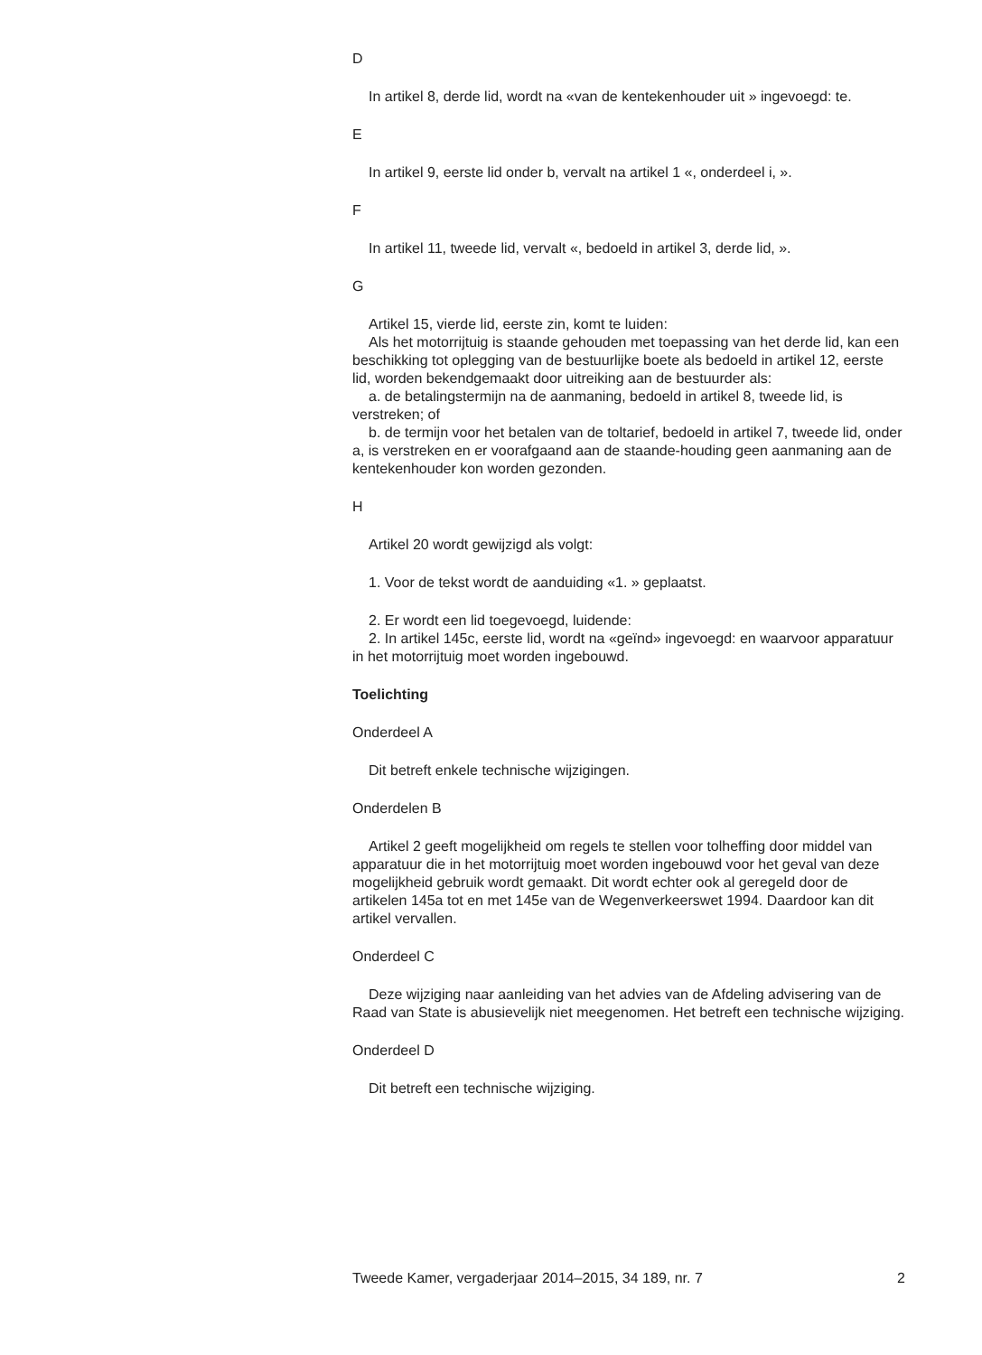D
In artikel 8, derde lid, wordt na «van de kentekenhouder uit » ingevoegd: te.
E
In artikel 9, eerste lid onder b, vervalt na artikel 1 «, onderdeel i, ».
F
In artikel 11, tweede lid, vervalt «, bedoeld in artikel 3, derde lid, ».
G
Artikel 15, vierde lid, eerste zin, komt te luiden:
Als het motorrijtuig is staande gehouden met toepassing van het derde lid, kan een beschikking tot oplegging van de bestuurlijke boete als bedoeld in artikel 12, eerste lid, worden bekendgemaakt door uitreiking aan de bestuurder als:
a. de betalingstermijn na de aanmaning, bedoeld in artikel 8, tweede lid, is verstreken; of
b. de termijn voor het betalen van de toltarief, bedoeld in artikel 7, tweede lid, onder a, is verstreken en er voorafgaand aan de staande-houding geen aanmaning aan de kentekenhouder kon worden gezonden.
H
Artikel 20 wordt gewijzigd als volgt:
1. Voor de tekst wordt de aanduiding «1. » geplaatst.
2. Er wordt een lid toegevoegd, luidende:
2. In artikel 145c, eerste lid, wordt na «geïnd» ingevoegd: en waarvoor apparatuur in het motorrijtuig moet worden ingebouwd.
Toelichting
Onderdeel A
Dit betreft enkele technische wijzigingen.
Onderdelen B
Artikel 2 geeft mogelijkheid om regels te stellen voor tolheffing door middel van apparatuur die in het motorrijtuig moet worden ingebouwd voor het geval van deze mogelijkheid gebruik wordt gemaakt. Dit wordt echter ook al geregeld door de artikelen 145a tot en met 145e van de Wegenverkeerswet 1994. Daardoor kan dit artikel vervallen.
Onderdeel C
Deze wijziging naar aanleiding van het advies van de Afdeling advisering van de Raad van State is abusievelijk niet meegenomen. Het betreft een technische wijziging.
Onderdeel D
Dit betreft een technische wijziging.
Tweede Kamer, vergaderjaar 2014–2015, 34 189, nr. 7 2